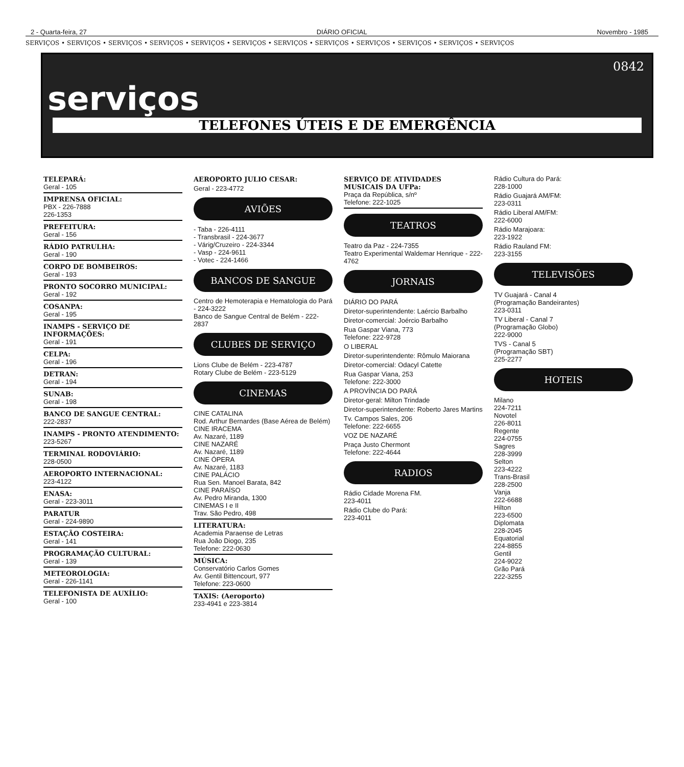2 - Quarta-feira, 27 DIÁRIO OFICIAL Novembro - 1985
SERVIÇOS • SERVIÇOS • SERVIÇOS • SERVIÇOS • SERVIÇOS • SERVIÇOS • SERVIÇOS • SERVIÇOS • SERVIÇOS • SERVIÇOS • SERVIÇOS • SERVIÇOS
0842
serviços
TELEFONES ÚTEIS E DE EMERGÊNCIA
TELEPARÁ:
Geral - 105
IMPRENSA OFICIAL:
PBX - 226-7888
226-1353
PREFEITURA:
Geral - 156
RÁDIO PATRULHA:
Geral - 190
CORPO DE BOMBEIROS:
Geral - 193
PRONTO SOCORRO MUNICIPAL:
Geral - 192
COSANPA:
Geral - 195
INAMPS - SERVIÇO DE INFORMAÇÕES:
Geral - 191
CELPA:
Geral - 196
DETRAN:
Geral - 194
SUNAB:
Geral - 198
BANCO DE SANGUE CENTRAL:
222-2837
INAMPS - PRONTO ATENDIMENTO:
223-5267
TERMINAL RODOVIÁRIO:
228-0500
AEROPORTO INTERNACIONAL:
223-4122
ENASA:
Geral - 223-3011
PARATUR
Geral - 224-9890
ESTAÇÃO COSTEIRA:
Geral - 141
PROGRAMAÇÃO CULTURAL:
Geral - 139
METEOROLOGIA:
Geral - 226-1141
TELEFONISTA DE AUXÍLIO:
Geral - 100
AEROPORTO JULIO CESAR:
Geral - 223-4772
AVIÕES
- Taba - 226-4111
- Transbrasil - 224-3677
- Várig/Cruzeiro - 224-3344
- Vasp - 224-9611
- Votec - 224-1466
BANCOS DE SANGUE
Centro de Hemoterapia e Hematologia do Pará - 224-3222
Banco de Sangue Central de Belém - 222-2837
CLUBES DE SERVIÇO
Lions Clube de Belém - 223-4787
Rotary Clube de Belém - 223-5129
CINEMAS
CINE CATALINA
Rod. Arthur Bernardes (Base Aérea de Belém)
CINE IRACEMA
Av. Nazaré, 1189
CINE NAZARÉ
Av. Nazaré, 1189
CINE ÓPERA
Av. Nazaré, 1183
CINE PALÁCIO
Rua Sen. Manoel Barata, 842
CINE PARAÍSO
Av. Pedro Miranda, 1300
CINEMAS I e II
Trav. São Pedro, 498
LITERATURA:
Academia Paraense de Letras
Rua João Diogo, 235
Telefone: 222-0630
MÚSICA:
Conservatório Carlos Gomes
Av. Gentil Bittencourt, 977
Telefone: 223-0600
TAXIS: (Aeroporto)
233-4941 e 223-3814
SERVIÇO DE ATIVIDADES MUSICAIS DA UFPa:
Praça da República, s/nº
Telefone: 222-1025
TEATROS
Teatro da Paz - 224-7355
Teatro Experimental Waldemar Henrique - 222-4762
JORNAIS
DIÁRIO DO PARÁ
Diretor-superintendente: Laércio Barbalho
Diretor-comercial: Joércio Barbalho
Rua Gaspar Viana, 773
Telefone: 222-9728
O LIBERAL
Diretor-superintendente: Rômulo Maiorana
Diretor-comercial: Odacyl Catette
Rua Gaspar Viana, 253
Telefone: 222-3000
A PROVÍNCIA DO PARÁ
Diretor-geral: Milton Trindade
Diretor-superintendente: Roberto Jares Martins
Tv. Campos Sales, 206
Telefone: 222-6655
VOZ DE NAZARÉ
Praça Justo Chermont
Telefone: 222-4644
RADIOS
Rádio Cidade Morena FM.
223-4011
Rádio Clube do Pará:
223-4011
Rádio Cultura do Pará:
228-1000
Rádio Guajará AM/FM:
223-0311
Rádio Liberal AM/FM:
222-6000
Rádio Marajoara:
223-1922
Rádio Rauland FM:
223-3155
TELEVISÕES
TV Guajará - Canal 4
(Programação Bandeirantes)
223-0311
TV Liberal - Canal 7
(Programação Globo)
222-9000
TVS - Canal 5
(Programação SBT)
225-2277
HOTEIS
Milano
224-7211
Novotel
226-8011
Regente
224-0755
Sagres
228-3999
Selton
223-4222
Trans-Brasil
228-2500
Vanja
222-6688
Hilton
223-6500
Diplomata
228-2045
Equatorial
224-8855
Gentil
224-9022
Grão Pará
222-3255